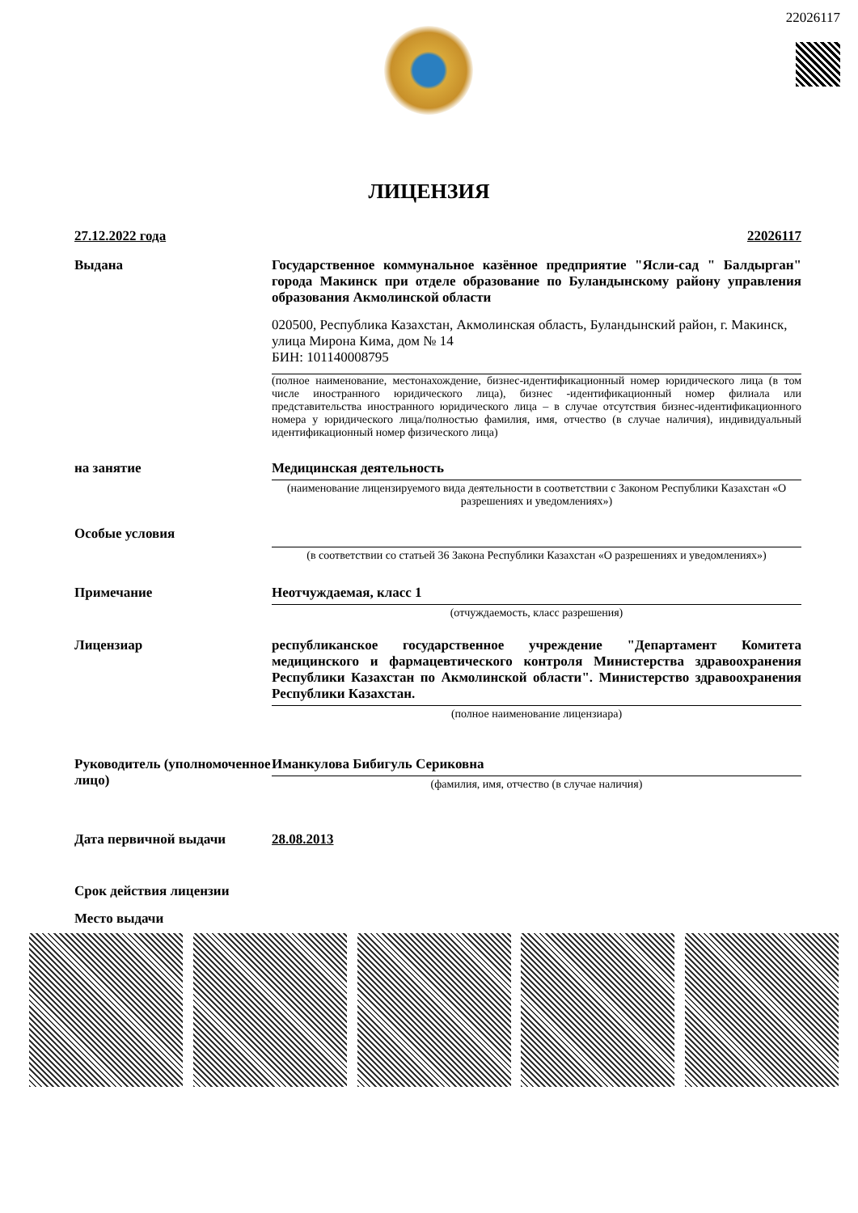22026117
ЛИЦЕНЗИЯ
27.12.2022 года 22026117
Выдана Государственное коммунальное казённое предприятие "Ясли-сад " Балдырган" города Макинск при отделе образование по Буландынскому району управления образования Акмолинской области
020500, Республика Казахстан, Акмолинская область, Буландынский район, г. Макинск, улица Мирона Кима, дом № 14
БИН: 101140008795
(полное наименование, местонахождение, бизнес-идентификационный номер юридического лица (в том числе иностранного юридического лица), бизнес -идентификационный номер филиала или представительства иностранного юридического лица – в случае отсутствия бизнес-идентификационного номера у юридического лица/полностью фамилия, имя, отчество (в случае наличия), индивидуальный идентификационный номер физического лица)
на занятие Медицинская деятельность
(наименование лицензируемого вида деятельности в соответствии с Законом Республики Казахстан «О разрешениях и уведомлениях»)
Особые условия
(в соответствии со статьей 36 Закона Республики Казахстан «О разрешениях и уведомлениях»)
Примечание Неотчуждаемая, класс 1
(отчуждаемость, класс разрешения)
Лицензиар республиканское государственное учреждение "Департамент Комитета медицинского и фармацевтического контроля Министерства здравоохранения Республики Казахстан по Акмолинской области". Министерство здравоохранения Республики Казахстан.
(полное наименование лицензиара)
Руководитель (уполномоченное лицо)
Иманкулова Бибигуль Сериковна
(фамилия, имя, отчество (в случае наличия)
Дата первичной выдачи 28.08.2013
Срок действия лицензии
Место выдачи